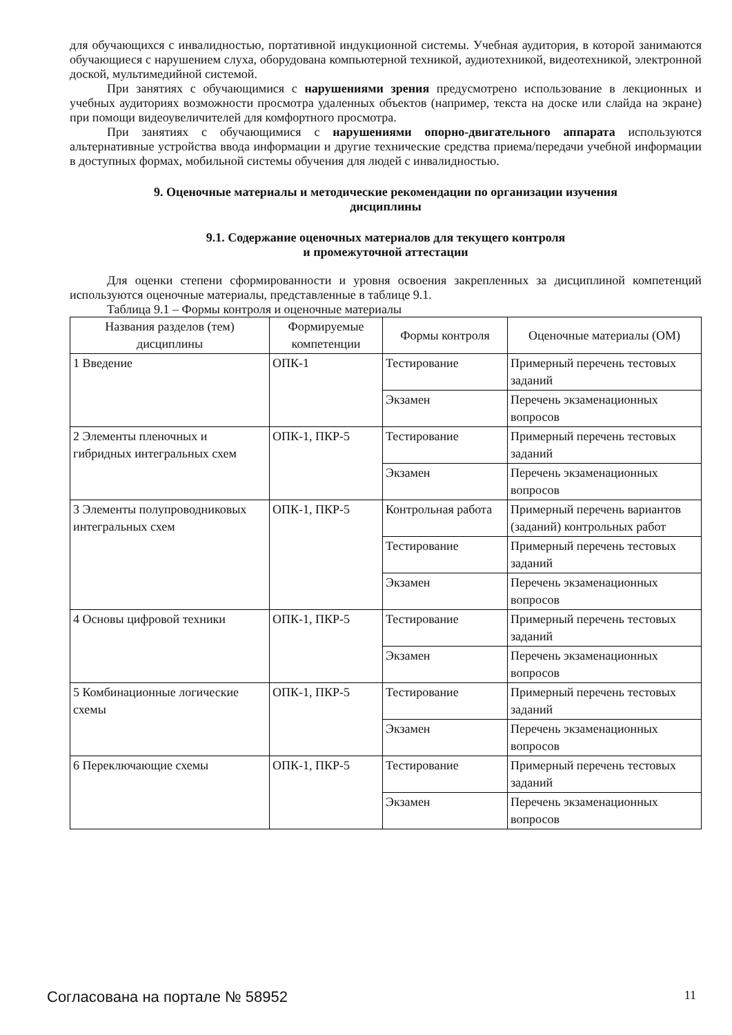для обучающихся с инвалидностью, портативной индукционной системы. Учебная аудитория, в которой занимаются обучающиеся с нарушением слуха, оборудована компьютерной техникой, аудиотехникой, видеотехникой, электронной доской, мультимедийной системой.
При занятиях с обучающимися с нарушениями зрения предусмотрено использование в лекционных и учебных аудиториях возможности просмотра удаленных объектов (например, текста на доске или слайда на экране) при помощи видеоувеличителей для комфортного просмотра.
При занятиях с обучающимися с нарушениями опорно-двигательного аппарата используются альтернативные устройства ввода информации и другие технические средства приема/передачи учебной информации в доступных формах, мобильной системы обучения для людей с инвалидностью.
9. Оценочные материалы и методические рекомендации по организации изучения
дисциплины
9.1. Содержание оценочных материалов для текущего контроля
и промежуточной аттестации
Для оценки степени сформированности и уровня освоения закрепленных за дисциплиной компетенций используются оценочные материалы, представленные в таблице 9.1.
Таблица 9.1 – Формы контроля и оценочные материалы
| Названия разделов (тем) дисциплины | Формируемые компетенции | Формы контроля | Оценочные материалы (ОМ) |
| --- | --- | --- | --- |
| 1 Введение | ОПК-1 | Тестирование | Примерный перечень тестовых заданий |
| | | Экзамен | Перечень экзаменационных вопросов |
| 2 Элементы пленочных и гибридных интегральных схем | ОПК-1, ПКР-5 | Тестирование | Примерный перечень тестовых заданий |
| | | Экзамен | Перечень экзаменационных вопросов |
| 3 Элементы полупроводниковых интегральных схем | ОПК-1, ПКР-5 | Контрольная работа | Примерный перечень вариантов (заданий) контрольных работ |
| | | Тестирование | Примерный перечень тестовых заданий |
| | | Экзамен | Перечень экзаменационных вопросов |
| 4 Основы цифровой техники | ОПК-1, ПКР-5 | Тестирование | Примерный перечень тестовых заданий |
| | | Экзамен | Перечень экзаменационных вопросов |
| 5 Комбинационные логические схемы | ОПК-1, ПКР-5 | Тестирование | Примерный перечень тестовых заданий |
| | | Экзамен | Перечень экзаменационных вопросов |
| 6 Переключающие схемы | ОПК-1, ПКР-5 | Тестирование | Примерный перечень тестовых заданий |
| | | Экзамен | Перечень экзаменационных вопросов |
Согласована на портале № 58952 11